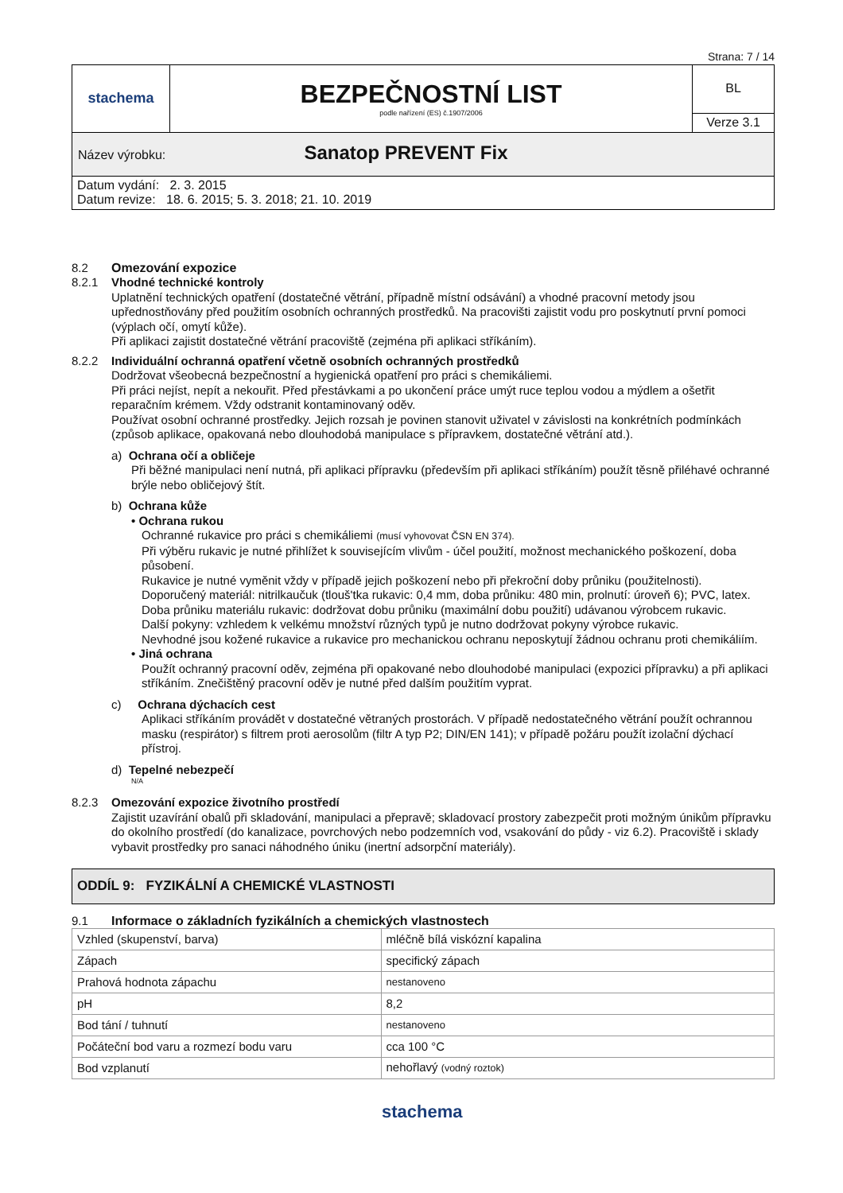Strana: 7 / 14
| stachema | BEZPEČNOSTNÍ LIST podle nařízení (ES) č.1907/2006 | BL |
| | | Verze 3.1 |
| Název výrobku: Sanatop PREVENT Fix | | |
| Datum vydání: 2. 3. 2015 Datum revize: 18. 6. 2015; 5. 3. 2018; 21. 10. 2019 | | |
8.2 Omezování expozice
8.2.1 Vhodné technické kontroly
Uplatnění technických opatření (dostatečné větrání, případně místní odsávání) a vhodné pracovní metody jsou upřednostňovány před použitím osobních ochranných prostředků. Na pracovišti zajistit vodu pro poskytnutí první pomoci (výplach očí, omytí kůže).
Při aplikaci zajistit dostatečné větrání pracoviště (zejména při aplikaci stříkáním).
8.2.2 Individuální ochranná opatření včetně osobních ochranných prostředků
Dodržovat všeobecná bezpečnostní a hygienická opatření pro práci s chemikáliemi.
Při práci nejíst, nepít a nekouřit. Před přestávkami a po ukončení práce umýt ruce teplou vodou a mýdlem a ošetřit reparačním krémem. Vždy odstranit kontaminovaný oděv.
Používat osobní ochranné prostředky. Jejich rozsah je povinen stanovit uživatel v závislosti na konkrétních podmínkách (způsob aplikace, opakovaná nebo dlouhodobá manipulace s přípravkem, dostatečné větrání atd.).
a) Ochrana očí a obličeje
Při běžné manipulaci není nutná, při aplikaci přípravku (především při aplikaci stříkáním) použít těsně přiléhavé ochranné brýle nebo obličejový štít.
b) Ochrana kůže
• Ochrana rukou
Ochranné rukavice pro práci s chemikáliemi (musí vyhovovat ČSN EN 374).
Při výběru rukavic je nutné přihlížet k souvisejícím vlivům - účel použití, možnost mechanického poškození, doba působení.
Rukavice je nutné vyměnit vždy v případě jejich poškození nebo při překroční doby průniku (použitelnosti).
Doporučený materiál: nitrilkaučuk (tlouš'tka rukavic: 0,4 mm, doba průniku: 480 min, prolnutí: úroveň 6); PVC, latex.
Doba průniku materiálu rukavic: dodržovat dobu průniku (maximální dobu použití) udávanou výrobcem rukavic.
Další pokyny: vzhledem k velkému množství různých typů je nutno dodržovat pokyny výrobce rukavic.
Nevhodné jsou kožené rukavice a rukavice pro mechanickou ochranu neposkytují žádnou ochranu proti chemikáliím.
• Jiná ochrana
Použít ochranný pracovní oděv, zejména při opakované nebo dlouhodobé manipulaci (expozici přípravku) a při aplikaci stříkáním. Znečištěný pracovní oděv je nutné před dalším použitím vyprat.
c) Ochrana dýchacích cest
Aplikaci stříkáním provádět v dostatečné větraných prostorách. V případě nedostatečného větrání použít ochrannou masku (respirátor) s filtrem proti aerosolům (filtr A typ P2; DIN/EN 141); v případě požáru použít izolační dýchací přístroj.
d) Tepelné nebezpečí
N/A
8.2.3 Omezování expozice životního prostředí
Zajistit uzavírání obalů při skladování, manipulaci a přepravě; skladovací prostory zabezpečit proti možným únikům přípravku do okolního prostředí (do kanalizace, povrchových nebo podzemních vod, vsakování do půdy - viz 6.2). Pracoviště i sklady vybavit prostředky pro sanaci náhodného úniku (inertní adsorpční materiály).
ODDÍL 9: FYZIKÁLNÍ A CHEMICKÉ VLASTNOSTI
9.1 Informace o základních fyzikálních a chemických vlastnostech
| Vzhled (skupenství, barva) | mléčně bílá viskózní kapalina |
| Zápach | specifický zápach |
| Prahová hodnota zápachu | nestanoveno |
| pH | 8,2 |
| Bod tání / tuhnutí | nestanoveno |
| Počáteční bod varu a rozmezí bodu varu | cca 100 °C |
| Bod vzplanutí | nehořlavý (vodný roztok) |
stachema